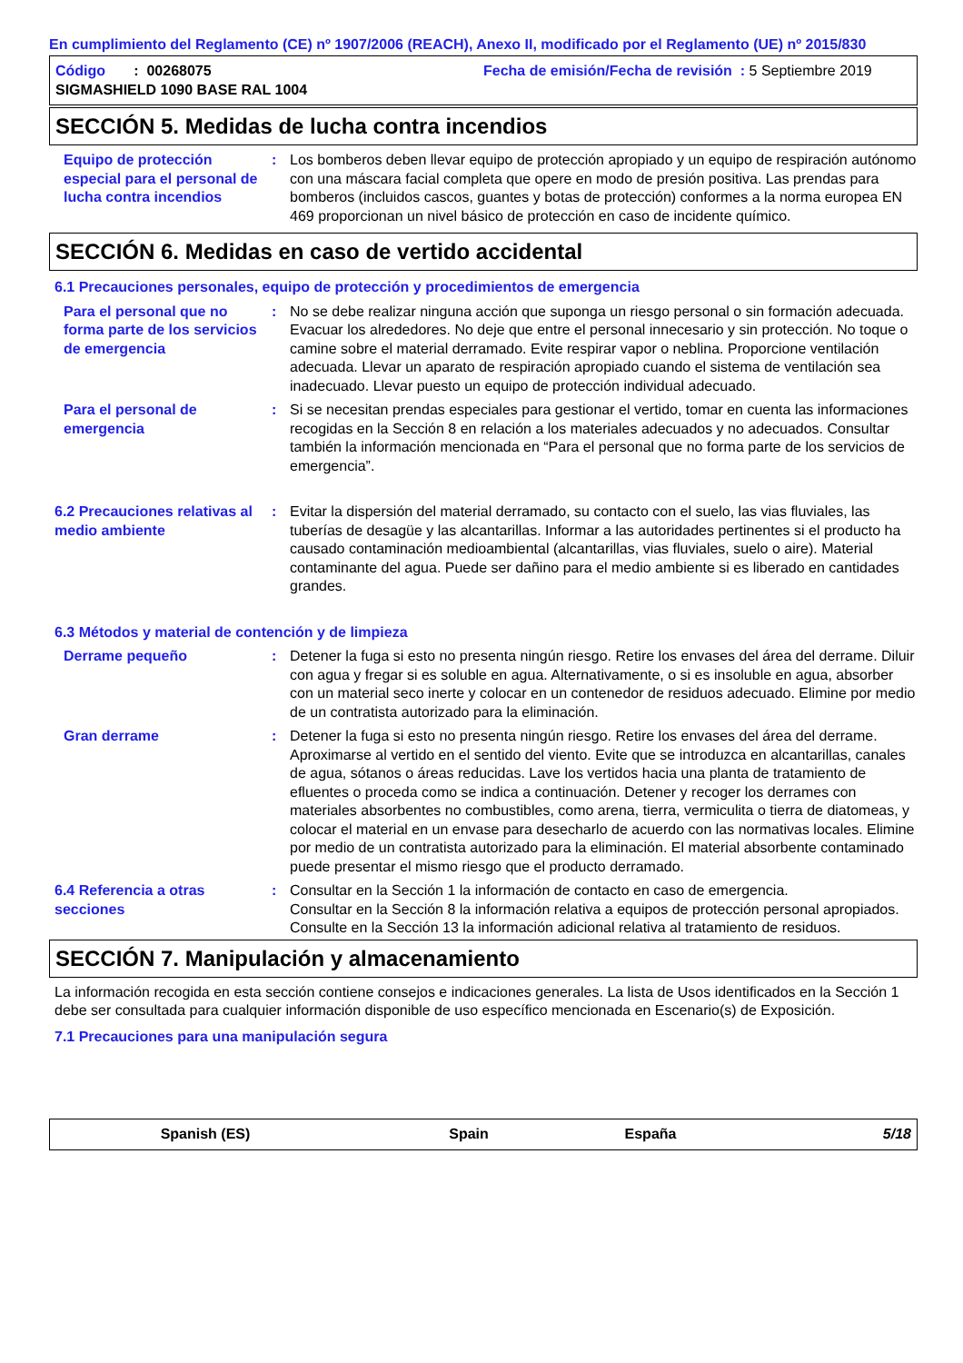En cumplimiento del Reglamento (CE) nº 1907/2006 (REACH), Anexo II, modificado por el Reglamento (UE) nº 2015/830
Código : 00268075
Fecha de emisión/Fecha de revisión : 5 Septiembre 2019
SIGMASHIELD 1090 BASE RAL 1004
SECCIÓN 5. Medidas de lucha contra incendios
Equipo de protección especial para el personal de lucha contra incendios
: Los bomberos deben llevar equipo de protección apropiado y un equipo de respiración autónomo con una máscara facial completa que opere en modo de presión positiva. Las prendas para bomberos (incluidos cascos, guantes y botas de protección) conformes a la norma europea EN 469 proporcionan un nivel básico de protección en caso de incidente químico.
SECCIÓN 6. Medidas en caso de vertido accidental
6.1 Precauciones personales, equipo de protección y procedimientos de emergencia
Para el personal que no forma parte de los servicios de emergencia
: No se debe realizar ninguna acción que suponga un riesgo personal o sin formación adecuada. Evacuar los alrededores. No deje que entre el personal innecesario y sin protección. No toque o camine sobre el material derramado. Evite respirar vapor o neblina. Proporcione ventilación adecuada. Llevar un aparato de respiración apropiado cuando el sistema de ventilación sea inadecuado. Llevar puesto un equipo de protección individual adecuado.
Para el personal de emergencia
: Si se necesitan prendas especiales para gestionar el vertido, tomar en cuenta las informaciones recogidas en la Sección 8 en relación a los materiales adecuados y no adecuados. Consultar también la información mencionada en “Para el personal que no forma parte de los servicios de emergencia”.
6.2 Precauciones relativas al medio ambiente
: Evitar la dispersión del material derramado, su contacto con el suelo, las vias fluviales, las tuberías de desagüe y las alcantarillas. Informar a las autoridades pertinentes si el producto ha causado contaminación medioambiental (alcantarillas, vias fluviales, suelo o aire). Material contaminante del agua. Puede ser dañino para el medio ambiente si es liberado en cantidades grandes.
6.3 Métodos y material de contención y de limpieza
Derrame pequeño : Detener la fuga si esto no presenta ningún riesgo. Retire los envases del área del derrame. Diluir con agua y fregar si es soluble en agua. Alternativamente, o si es insoluble en agua, absorber con un material seco inerte y colocar en un contenedor de residuos adecuado. Elimine por medio de un contratista autorizado para la eliminación.
Gran derrame : Detener la fuga si esto no presenta ningún riesgo. Retire los envases del área del derrame. Aproximarse al vertido en el sentido del viento. Evite que se introduzca en alcantarillas, canales de agua, sótanos o áreas reducidas. Lave los vertidos hacia una planta de tratamiento de efluentes o proceda como se indica a continuación. Detener y recoger los derrames con materiales absorbentes no combustibles, como arena, tierra, vermiculita o tierra de diatomeas, y colocar el material en un envase para desecharlo de acuerdo con las normativas locales. Elimine por medio de un contratista autorizado para la eliminación. El material absorbente contaminado puede presentar el mismo riesgo que el producto derramado.
6.4 Referencia a otras secciones
: Consultar en la Sección 1 la información de contacto en caso de emergencia.
Consultar en la Sección 8 la información relativa a equipos de protección personal apropiados.
Consulte en la Sección 13 la información adicional relativa al tratamiento de residuos.
SECCIÓN 7. Manipulación y almacenamiento
La información recogida en esta sección contiene consejos e indicaciones generales. La lista de Usos identificados en la Sección 1 debe ser consultada para cualquier información disponible de uso específico mencionada en Escenario(s) de Exposición.
7.1 Precauciones para una manipulación segura
Spanish (ES) Spain España 5/18